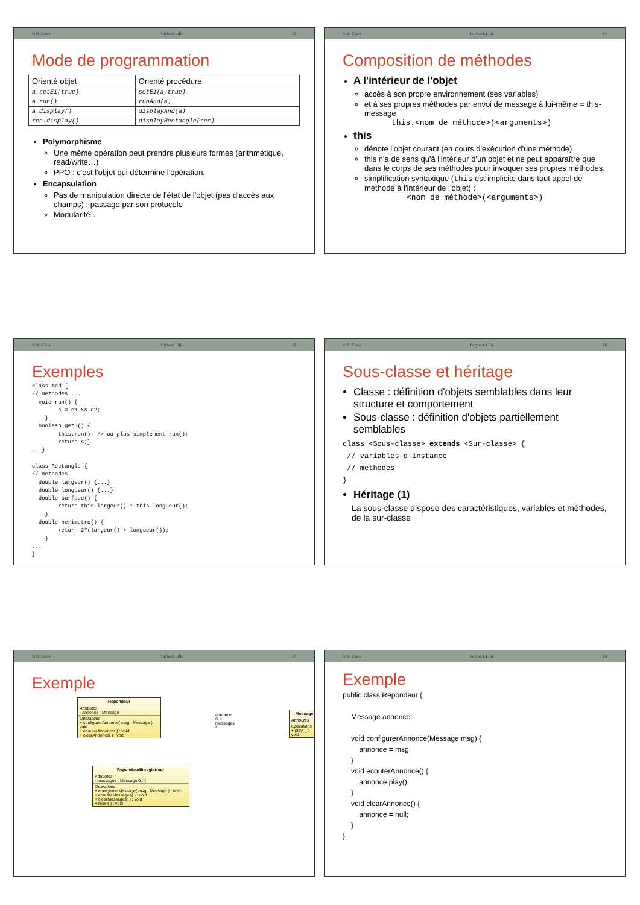© B. Carré Polytech Lille 13
Mode de programmation
| Orienté objet | Orienté procédure |
| --- | --- |
| a.setE1(true) | setE1(a,true) |
| a.run() | runAnd(a) |
| a.display() | displayAnd(a) |
| rec.display() | displayRectangle(rec) |
Polymorphisme
Une même opération peut prendre plusieurs formes (arithmétique, read/write…)
PPO : c'est l'objet qui détermine l'opération.
Encapsulation
Pas de manipulation directe de l'état de l'objet (pas d'accès aux champs) : passage par son protocole
Modularité…
© B. Carré Polytech Lille 14
Composition de méthodes
A l'intérieur de l'objet
accès à son propre environnement (ses variables)
et à ses propres méthodes par envoi de message à lui-même = this-message
this.<nom de méthode>(<arguments>)
this
dénote l'objet courant (en cours d'exécution d'une méthode)
this n'a de sens qu'à l'intérieur d'un objet et ne peut apparaître que dans le corps de ses méthodes pour invoquer ses propres méthodes.
simplification syntaxique (this est implicite dans tout appel de méthode à l'intérieur de l'objet) :
<nom de méthode>(<arguments>)
© B. Carré Polytech Lille 15
Exemples
class And {
// methodes ...
  void run() {
        s = e1 && e2;
    }
  boolean getS() {
        this.run(); // ou plus simplement run();
        return s;}
...}

class Rectangle {
// methodes
  double largeur() {...}
  double longueur() {...}
  double surface() {
        return this.largeur() * this.longueur();
    }
  double perimetre() {
        return 2*(largeur() + longueur());
    }
...
}
© B. Carré Polytech Lille 16
Sous-classe et héritage
Classe : définition d'objets semblables dans leur structure et comportement
Sous-classe : définition d'objets partiellement semblables
class <Sous-classe> extends <Sur-classe> {
 // variables d'instance
 // methodes
}
Héritage (1)
La sous-classe dispose des caractéristiques, variables et méthodes, de la sur-classe
© B. Carré Polytech Lille 17
Exemple
Repondeur
Attributes
- annonce : Message
Operations
+ configurerAnnonce( msg : Message ) : void
+ ecouterAnnonce( ) : void
+ clearAnnonce( ) : void
annonce 0..1 messages *
Message
Attributes
Operations
+ play( ) : void
RepondeurEnregistreur
Attributes
- messages : Message[0..*]
Operations
+ enregistrerMessage( msg : Message ) : void
+ ecouterMessages( ) : void
+ clearMessages( ) : void
+ reset( ) : void
© B. Carré Polytech Lille 18
Exemple
public class Repondeur {
Message annonce;
void configurerAnnonce(Message msg) {
annonce = msg;
}
void ecouterAnnonce() {
annonce.play();
}
void clearAnnonce() {
annonce = null;
}
}